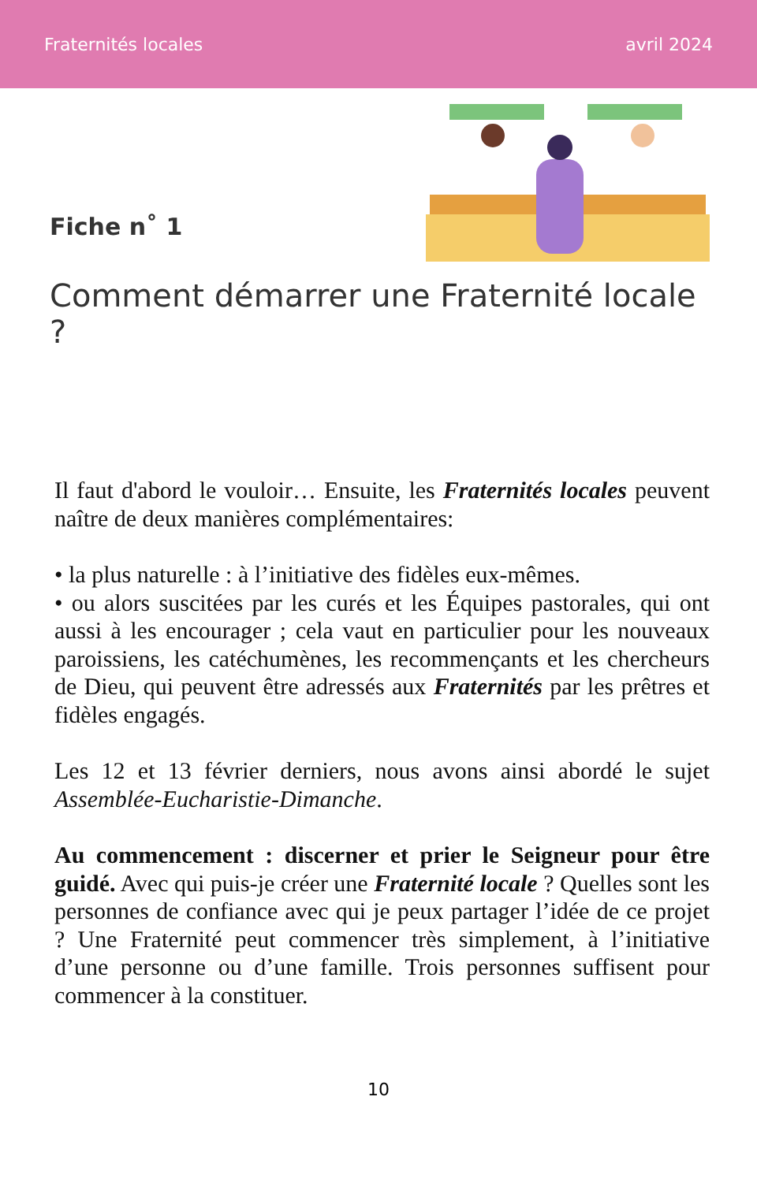Fraternités locales avril 2024
Fiche n˚ 1
Comment démarrer une Fraternité locale ?
Il faut d'abord le vouloir… Ensuite, les Fraternités locales peuvent naître de deux manières complémentaires:
• la plus naturelle : à l’initiative des fidèles eux-mêmes.
• ou alors suscitées par les curés et les Équipes pastorales, qui ont aussi à les encourager ; cela vaut en particulier pour les nouveaux paroissiens, les catéchumènes, les recommençants et les chercheurs de Dieu, qui peuvent être adressés aux Fraternités par les prêtres et fidèles engagés.
Les 12 et 13 février derniers, nous avons ainsi abordé le sujet Assemblée-Eucharistie-Dimanche.
Au commencement : discerner et prier le Seigneur pour être guidé. Avec qui puis-je créer une Fraternité locale ? Quelles sont les personnes de confiance avec qui je peux partager l’idée de ce projet ? Une Fraternité peut commencer très simplement, à l’initiative d’une personne ou d’une famille. Trois personnes suffisent pour commencer à la constituer.
10